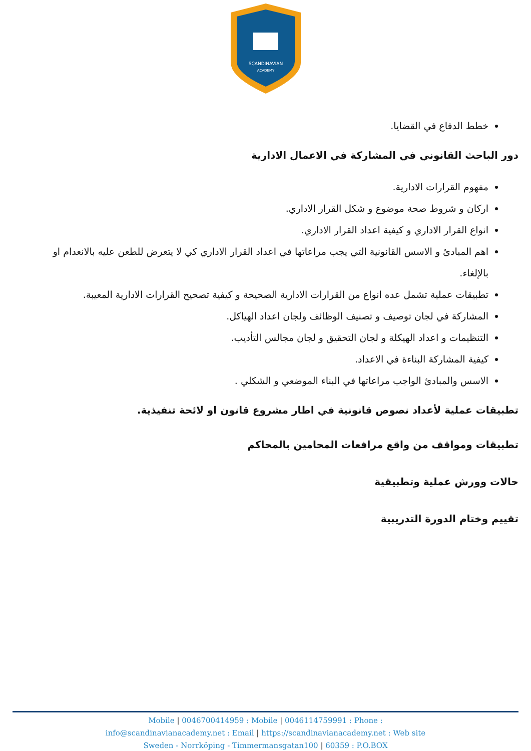SCANDINAVIAN
ACADEMY
خطط الدفاع في القضايا.
دور الباحث القانوني في المشاركة في الاعمال الادارية
مفهوم القرارات الادارية.
اركان و شروط صحة موضوع و شكل القرار الاداري.
انواع القرار الاداري و كيفية اعداد القرار الاداري.
اهم المبادئ و الاسس القانونية التي يجب مراعاتها في اعداد القرار الاداري كي لا يتعرض للطعن عليه بالانعدام او بالإلغاء.
تطبيقات عملية تشمل عده انواع من القرارات الادارية الصحيحة و كيفية تصحيح القرارات الادارية المعيبة.
المشاركة في لجان توصيف و تصنيف الوظائف ولجان اعداد الهياكل.
التنظيمات و اعداد الهيكلة و لجان التحقيق و لجان مجالس التأديب.
كيفية المشاركة البناءة في الاعداد.
الاسس والمبادئ الواجب مراعاتها في البناء الموضعي و الشكلي .
تطبيقات عملية لأعداد نصوص قانونية في اطار مشروع قانون او لائحة تنفيذية.
تطبيقات ومواقف من واقع مرافعات المحامين بالمحاكم
حالات وورش عملية وتطبيقية
تقييم وختام الدورة التدريبية
Mobile | 0046700414959 : Mobile | 0046114759991 : Phone :
info@scandinavianacademy.net : Email | https://scandinavianacademy.net : Web site
Sweden - Norrköping - Timmermansgatan100 | 60359 : P.O.BOX